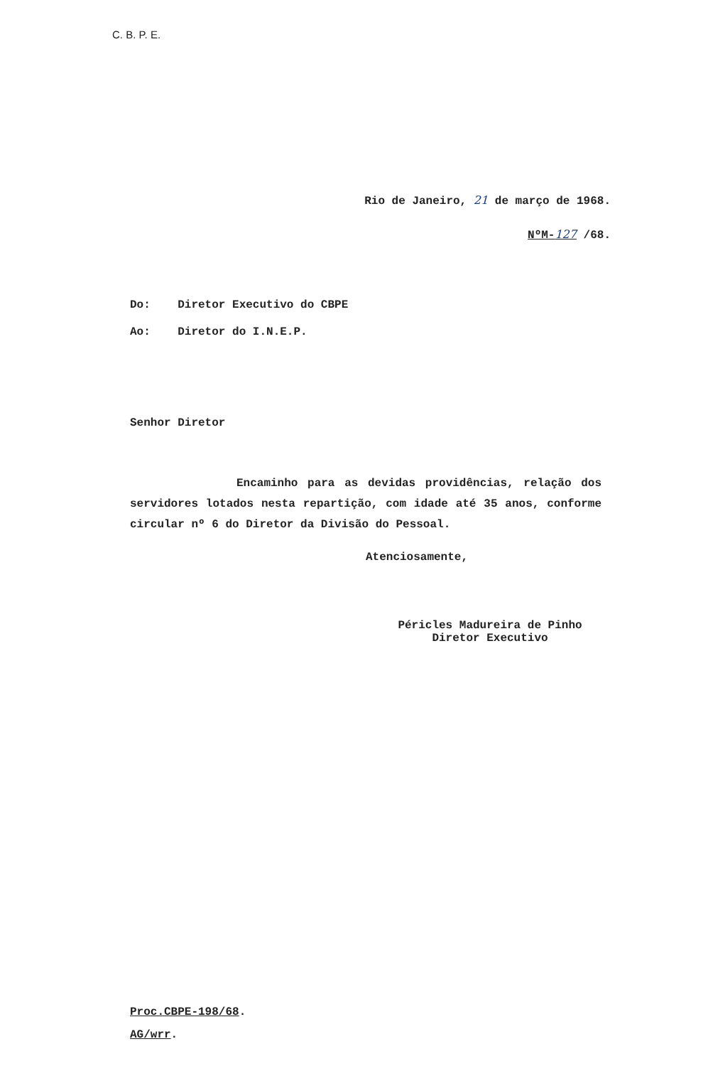C. B. P. E.
Rio de Janeiro, 21 de março de 1968.
NºM-127 /68.
Do: Diretor Executivo do CBPE
Ao: Diretor do I.N.E.P.
Senhor Diretor
Encaminho para as devidas providências, relação dos servidores lotados nesta repartição, com idade até 35 anos, conforme circular nº 6 do Diretor da Divisão do Pessoal.
Atenciosamente,
Péricles Madureira de Pinho
Diretor Executivo
Proc.CBPE-198/68.
AG/wrr.